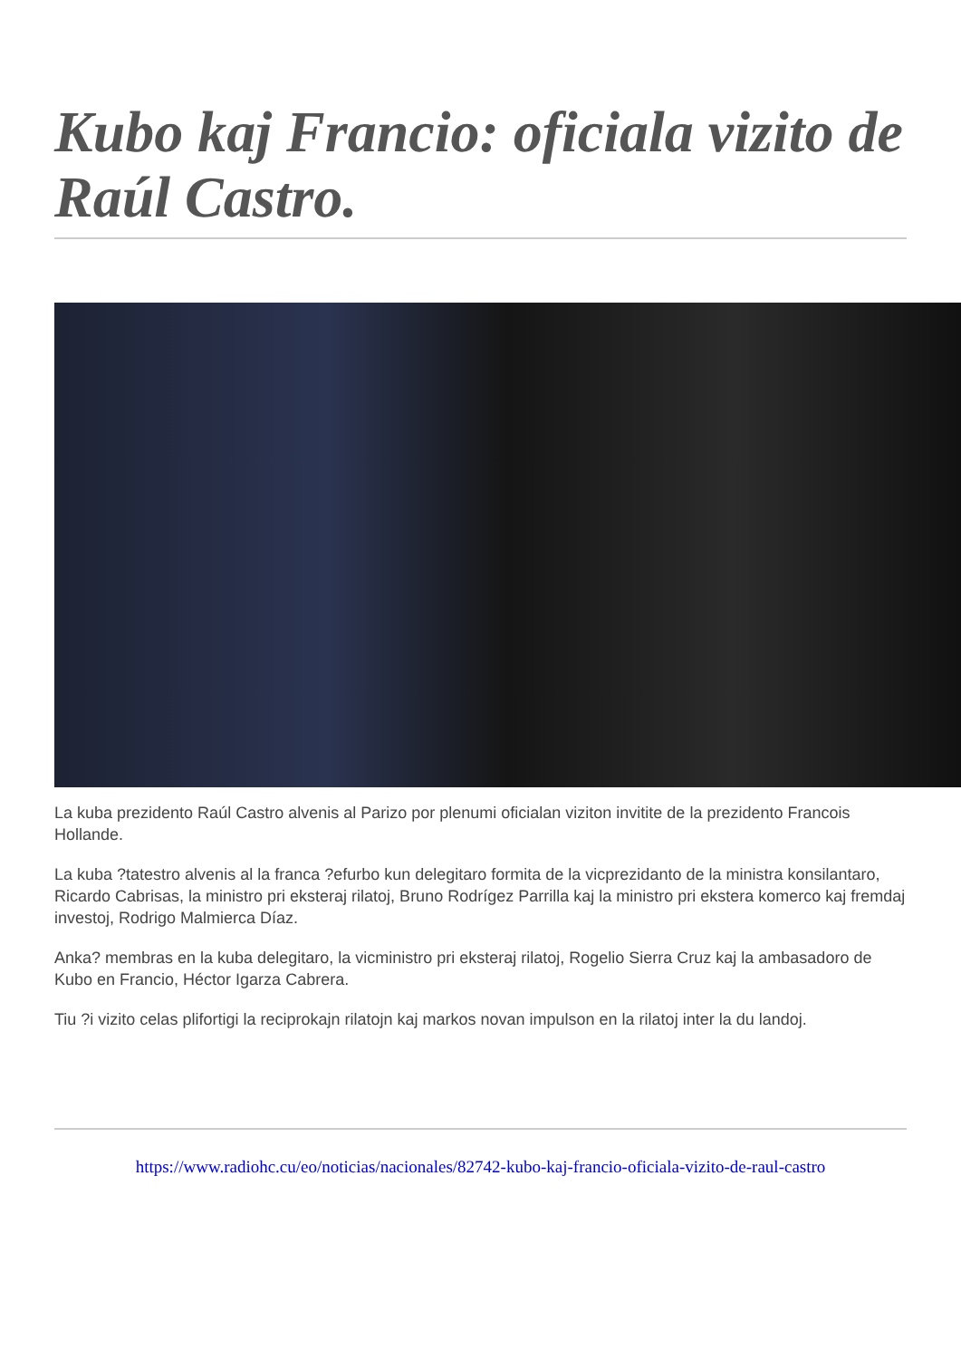Kubo kaj Francio: oficiala vizito de Raúl Castro.
La kuba prezidento Raúl Castro alvenis al Parizo por plenumi oficialan viziton invitite de la prezidento Francois Hollande.
La kuba ?tatestro alvenis al la franca ?efurbo kun delegitaro formita de la vicprezidanto de la ministra konsilantaro, Ricardo Cabrisas, la ministro pri eksteraj rilatoj, Bruno Rodrígez Parrilla kaj la ministro pri ekstera komerco kaj fremdaj investoj, Rodrigo Malmierca Díaz.
Anka? membras en la kuba delegitaro, la vicministro pri eksteraj rilatoj, Rogelio Sierra Cruz kaj la ambasadoro de Kubo en Francio, Héctor Igarza Cabrera.
Tiu ?i vizito celas plifortigi la reciprokajn rilatojn kaj markos novan impulson en la rilatoj inter la du landoj.
https://www.radiohc.cu/eo/noticias/nacionales/82742-kubo-kaj-francio-oficiala-vizito-de-raul-castro